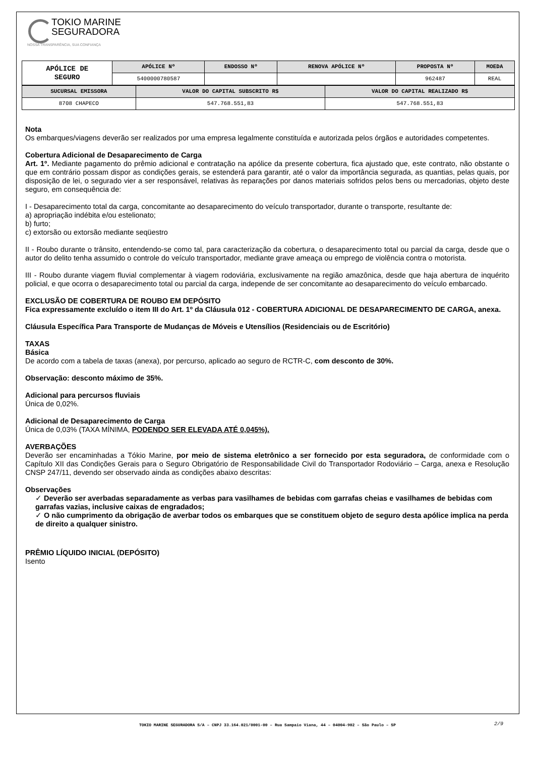TOKIO MARINE
SEGURADORA
NOSSA TRANSPARÊNCIA, SUA CONFIANÇA
| APÓLICE DE SEGURO | APÓLICE Nº | ENDOSSO Nº | RENOVA APÓLICE Nº | PROPOSTA Nº | MOEDA |
| | 5400000780587 | | | 962487 | REAL |
| SUCURSAL EMISSORA | VALOR DO CAPITAL SUBSCRITO R$ | VALOR DO CAPITAL REALIZADO R$ |
| --- | --- | --- |
| 8708 CHAPECO | 547.768.551,83 | 547.768.551,83 |
Nota
Os embarques/viagens deverão ser realizados por uma empresa legalmente constituída e autorizada pelos órgãos e autoridades competentes.
Cobertura Adicional de Desaparecimento de Carga
Art. 1º. Mediante pagamento do prêmio adicional e contratação na apólice da presente cobertura, fica ajustado que, este contrato, não obstante o que em contrário possam dispor as condições gerais, se estenderá para garantir, até o valor da importância segurada, as quantias, pelas quais, por disposição de lei, o segurado vier a ser responsável, relativas às reparações por danos materiais sofridos pelos bens ou mercadorias, objeto deste seguro, em consequência de:
I - Desaparecimento total da carga, concomitante ao desaparecimento do veículo transportador, durante o transporte, resultante de:
a) apropriação indébita e/ou estelionato;
b) furto;
c) extorsão ou extorsão mediante seqüestro
II - Roubo durante o trânsito, entendendo-se como tal, para caracterização da cobertura, o desaparecimento total ou parcial da carga, desde que o autor do delito tenha assumido o controle do veículo transportador, mediante grave ameaça ou emprego de violência contra o motorista.
III - Roubo durante viagem fluvial complementar à viagem rodoviária, exclusivamente na região amazônica, desde que haja abertura de inquérito policial, e que ocorra o desaparecimento total ou parcial da carga, independe de ser concomitante ao desaparecimento do veículo embarcado.
EXCLUSÃO DE COBERTURA DE ROUBO EM DEPÓSITO
Fica expressamente excluído o item III do Art. 1º da Cláusula 012 - COBERTURA ADICIONAL DE DESAPARECIMENTO DE CARGA, anexa.
Cláusula Específica Para Transporte de Mudanças de Móveis e Utensílios (Residenciais ou de Escritório)
TAXAS
Básica
De acordo com a tabela de taxas (anexa), por percurso, aplicado ao seguro de RCTR-C, com desconto de 30%.
Observação: desconto máximo de 35%.
Adicional para percursos fluviais
Única de 0,02%.
Adicional de Desaparecimento de Carga
Única de 0,03% (TAXA MÍNIMA, PODENDO SER ELEVADA ATÉ 0,045%).
AVERBAÇÕES
Deverão ser encaminhadas a Tókio Marine, por meio de sistema eletrônico a ser fornecido por esta seguradora, de conformidade com o Capítulo XII das Condições Gerais para o Seguro Obrigatório de Responsabilidade Civil do Transportador Rodoviário – Carga, anexa e Resolução CNSP 247/11, devendo ser observado ainda as condições abaixo descritas:
Observações
✓ Deverão ser averbadas separadamente as verbas para vasilhames de bebidas com garrafas cheias e vasilhames de bebidas com garrafas vazias, inclusive caixas de engradados;
✓ O não cumprimento da obrigação de averbar todos os embarques que se constituem objeto de seguro desta apólice implica na perda de direito a qualquer sinistro.
PRÊMIO LÍQUIDO INICIAL (DEPÓSITO)
Isento
TOKIO MARINE SEGURADORA S/A – CNPJ 33.164.021/0001-00 – Rua Sampaio Viana, 44 – 04004-902 – São Paulo – SP 2/9